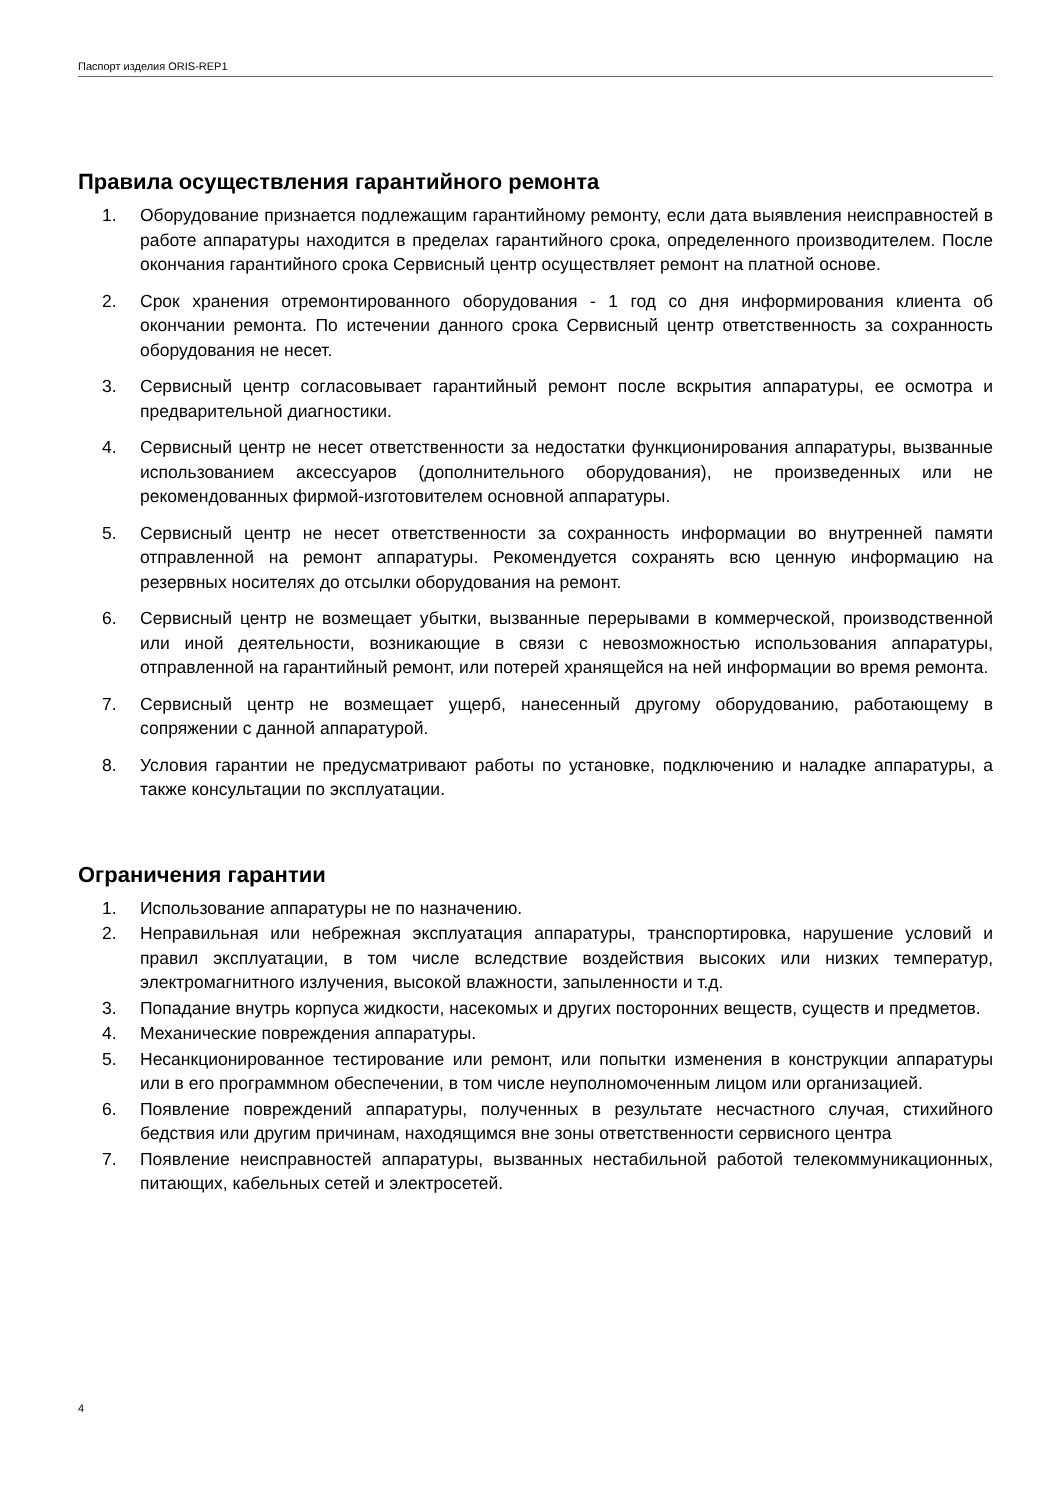Паспорт изделия ORIS-REP1
Правила осуществления гарантийного ремонта
1. Оборудование признается подлежащим гарантийному ремонту, если дата выявления неисправностей в работе аппаратуры находится в пределах гарантийного срока, определенного производителем. После окончания гарантийного срока Сервисный центр осуществляет ремонт на платной основе.
2. Срок хранения отремонтированного оборудования - 1 год со дня информирования клиента об окончании ремонта. По истечении данного срока Сервисный центр ответственность за сохранность оборудования не несет.
3. Сервисный центр согласовывает гарантийный ремонт после вскрытия аппаратуры, ее осмотра и предварительной диагностики.
4. Сервисный центр не несет ответственности за недостатки функционирования аппаратуры, вызванные использованием аксессуаров (дополнительного оборудования), не произведенных или не рекомендованных фирмой-изготовителем основной аппаратуры.
5. Сервисный центр не несет ответственности за сохранность информации во внутренней памяти отправленной на ремонт аппаратуры. Рекомендуется сохранять всю ценную информацию на резервных носителях до отсылки оборудования на ремонт.
6. Сервисный центр не возмещает убытки, вызванные перерывами в коммерческой, производственной или иной деятельности, возникающие в связи с невозможностью использования аппаратуры, отправленной на гарантийный ремонт, или потерей хранящейся на ней информации во время ремонта.
7. Сервисный центр не возмещает ущерб, нанесенный другому оборудованию, работающему в сопряжении с данной аппаратурой.
8. Условия гарантии не предусматривают работы по установке, подключению и наладке аппаратуры, а также консультации по эксплуатации.
Ограничения гарантии
1. Использование аппаратуры не по назначению.
2. Неправильная или небрежная эксплуатация аппаратуры, транспортировка, нарушение условий и правил эксплуатации, в том числе вследствие воздействия высоких или низких температур, электромагнитного излучения, высокой влажности, запыленности и т.д.
3. Попадание внутрь корпуса жидкости, насекомых и других посторонних веществ, существ и предметов.
4. Механические повреждения аппаратуры.
5. Несанкционированное тестирование или ремонт, или попытки изменения в конструкции аппаратуры или в его программном обеспечении, в том числе неуполномоченным лицом или организацией.
6. Появление повреждений аппаратуры, полученных в результате несчастного случая, стихийного бедствия или другим причинам, находящимся вне зоны ответственности сервисного центра
7. Появление неисправностей аппаратуры, вызванных нестабильной работой телекоммуникационных, питающих, кабельных сетей и электросетей.
4